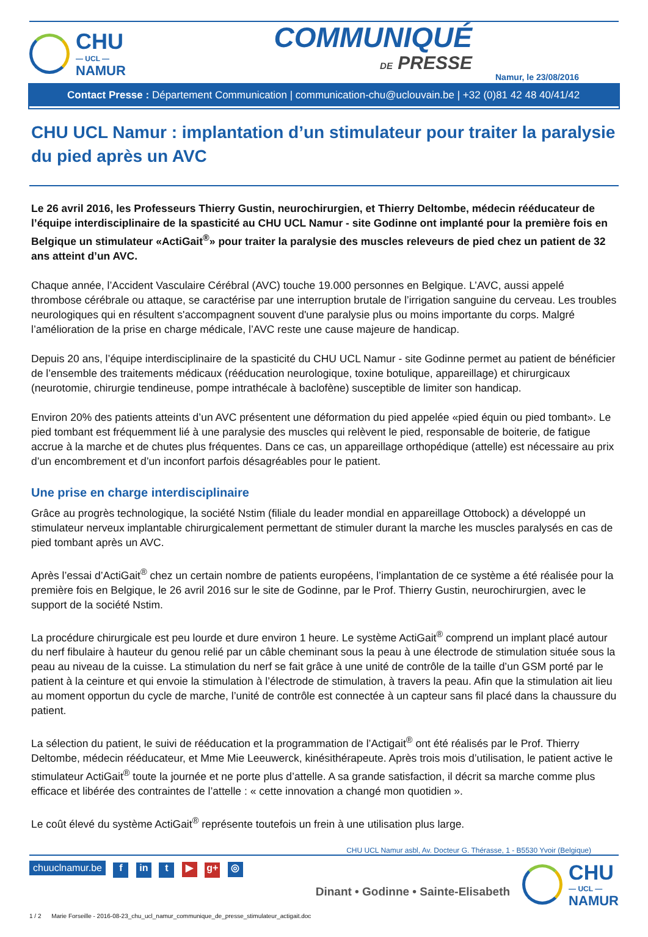CHU
— UCL —
NAMUR
COMMUNIQUÉ
DE PRESSE
Namur, le 23/08/2016
Contact Presse : Département Communication | communication-chu@uclouvain.be | +32 (0)81 42 48 40/41/42
CHU UCL Namur : implantation d’un stimulateur pour traiter la paralysie du pied après un AVC
Le 26 avril 2016, les Professeurs Thierry Gustin, neurochirurgien, et Thierry Deltombe, médecin rééducateur de l’équipe interdisciplinaire de la spasticité au CHU UCL Namur - site Godinne ont implanté pour la première fois en Belgique un stimulateur «ActiGait<sup>®</sup>» pour traiter la paralysie des muscles releveurs de pied chez un patient de 32 ans atteint d’un AVC.
Chaque année, l’Accident Vasculaire Cérébral (AVC) touche 19.000 personnes en Belgique. L’AVC, aussi appelé thrombose cérébrale ou attaque, se caractérise par une interruption brutale de l’irrigation sanguine du cerveau. Les troubles neurologiques qui en résultent s'accompagnent souvent d'une paralysie plus ou moins importante du corps. Malgré l’amélioration de la prise en charge médicale, l’AVC reste une cause majeure de handicap.
Depuis 20 ans, l’équipe interdisciplinaire de la spasticité du CHU UCL Namur - site Godinne permet au patient de bénéficier de l’ensemble des traitements médicaux (rééducation neurologique, toxine botulique, appareillage) et chirurgicaux (neurotomie, chirurgie tendineuse, pompe intrathécale à baclofène) susceptible de limiter son handicap.
Environ 20% des patients atteints d’un AVC présentent une déformation du pied appelée «pied équin ou pied tombant». Le pied tombant est fréquemment lié à une paralysie des muscles qui relèvent le pied, responsable de boiterie, de fatigue accrue à la marche et de chutes plus fréquentes. Dans ce cas, un appareillage orthopédique (attelle) est nécessaire au prix d’un encombrement et d’un inconfort parfois désagréables pour le patient.
Une prise en charge interdisciplinaire
Grâce au progrès technologique, la société Nstim (filiale du leader mondial en appareillage Ottobock) a développé un stimulateur nerveux implantable chirurgicalement permettant de stimuler durant la marche les muscles paralysés en cas de pied tombant après un AVC.
Après l’essai d’ActiGait<sup>®</sup> chez un certain nombre de patients européens, l’implantation de ce système a été réalisée pour la première fois en Belgique, le 26 avril 2016 sur le site de Godinne, par le Prof. Thierry Gustin, neurochirurgien, avec le support de la société Nstim.
La procédure chirurgicale est peu lourde et dure environ 1 heure. Le système ActiGait<sup>®</sup> comprend un implant placé autour du nerf fibulaire à hauteur du genou relié par un câble cheminant sous la peau à une électrode de stimulation située sous la peau au niveau de la cuisse. La stimulation du nerf se fait grâce à une unité de contrôle de la taille d’un GSM porté par le patient à la ceinture et qui envoie la stimulation à l’électrode de stimulation, à travers la peau. Afin que la stimulation ait lieu au moment opportun du cycle de marche, l’unité de contrôle est connectée à un capteur sans fil placé dans la chaussure du patient.
La sélection du patient, le suivi de rééducation et la programmation de l’Actigait<sup>®</sup> ont été réalisés par le Prof. Thierry Deltombe, médecin rééducateur, et Mme Mie Leeuwerck, kinésithérapeute. Après trois mois d’utilisation, le patient active le stimulateur ActiGait<sup>®</sup> toute la journée et ne porte plus d’attelle. A sa grande satisfaction, il décrit sa marche comme plus efficace et libérée des contraintes de l’attelle : « cette innovation a changé mon quotidien ».
Le coût élevé du système ActiGait<sup>®</sup> représente toutefois un frein à une utilisation plus large.
CHU UCL Namur asbl, Av. Docteur G. Thérasse, 1 - B5530 Yvoir (Belgique)
chuuclnamur.be f in t ▶ g+ ◎
Dinant • Godinne • Sainte-Elisabeth
CHU
— UCL —
NAMUR
1 / 2 Marie Forseille - 2016-08-23_chu_ucl_namur_communique_de_presse_stimulateur_actigait.doc